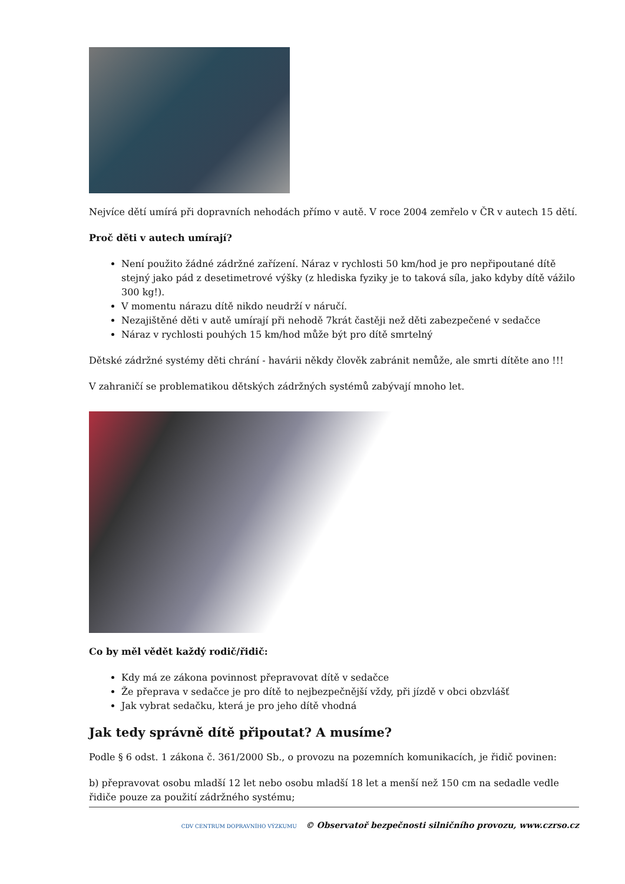Nejvíce dětí umírá při dopravních nehodách přímo v autě. V roce 2004 zemřelo v ČR v autech 15 dětí.
Proč děti v autech umírají?
Není použito žádné zádržné zařízení. Náraz v rychlosti 50 km/hod je pro nepřipoutané dítě stejný jako pád z desetimetrové výšky (z hlediska fyziky je to taková síla, jako kdyby dítě vážilo 300 kg!).
V momentu nárazu dítě nikdo neudrží v náručí.
Nezajištěné děti v autě umírají při nehodě 7krát častěji než děti zabezpečené v sedačce
Náraz v rychlosti pouhých 15 km/hod může být pro dítě smrtelný
Dětské zádržné systémy děti chrání - havárii někdy člověk zabránit nemůže, ale smrti dítěte ano !!!
V zahraničí se problematikou dětských zádržných systémů zabývají mnoho let.
Co by měl vědět každý rodič/řidič:
Kdy má ze zákona povinnost přepravovat dítě v sedačce
Že přeprava v sedačce je pro dítě to nejbezpečnější vždy, při jízdě v obci obzvlášť
Jak vybrat sedačku, která je pro jeho dítě vhodná
Jak tedy správně dítě připoutat? A musíme?
Podle § 6 odst. 1 zákona č. 361/2000 Sb., o provozu na pozemních komunikacích, je řidič povinen:
b) přepravovat osobu mladší 12 let nebo osobu mladší 18 let a menší než 150 cm na sedadle vedle řidiče pouze za použití zádržného systému;
CDV CENTRUM DOPRAVNÍHO VÝZKUMU © Observatoř bezpečnosti silničního provozu, www.czrso.cz